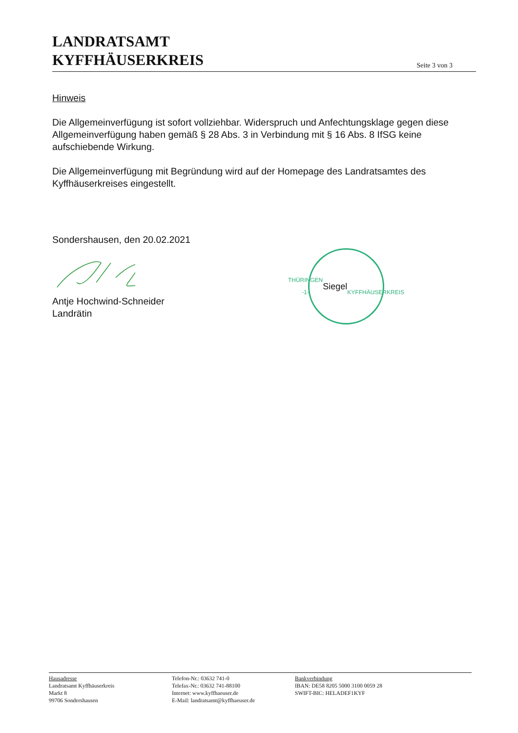LANDRATSAMT
KYFFHÄUSERKREIS
Seite 3 von 3
Hinweis
Die Allgemeinverfügung ist sofort vollziehbar. Widerspruch und Anfechtungsklage gegen diese Allgemeinverfügung haben gemäß § 28 Abs. 3 in Verbindung mit § 16 Abs. 8 IfSG keine aufschiebende Wirkung.
Die Allgemeinverfügung mit Begründung wird auf der Homepage des Landratsamtes des Kyffhäuserkreises eingestellt.
Sondershausen, den 20.02.2021
Antje Hochwind-Schneider
Landrätin
THÜRINGEN -1-
Siegel
KYFFHÄUSERKREIS
Hausadresse
Landratsamt Kyffhäuserkreis
Markt 8
99706 Sondershausen
Telefon-Nr.: 03632 741-0
Telefax-Nr.: 03632 741-88100
Internet: www.kyffhaeuser.de
E-Mail: landratsamt@kyffhaeuser.de
Bankverbindung
IBAN: DE58 8205 5000 3100 0059 28
SWIFT-BIC: HELADEF1KYF